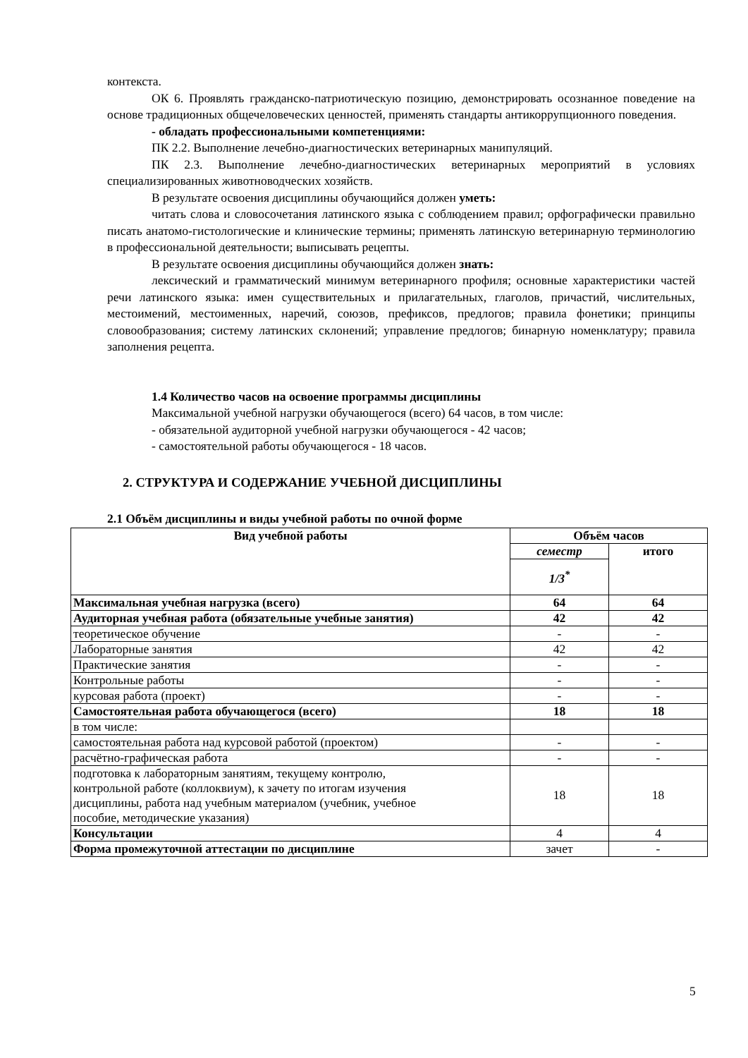контекста.
ОК 6. Проявлять гражданско-патриотическую позицию, демонстрировать осознанное поведение на основе традиционных общечеловеческих ценностей, применять стандарты антикоррупционного поведения.
- обладать профессиональными компетенциями:
ПК 2.2. Выполнение лечебно-диагностических ветеринарных манипуляций.
ПК 2.3. Выполнение лечебно-диагностических ветеринарных мероприятий в условиях специализированных животноводческих хозяйств.
В результате освоения дисциплины обучающийся должен уметь:
читать слова и словосочетания латинского языка с соблюдением правил; орфографически правильно писать анатомо-гистологические и клинические термины; применять латинскую ветеринарную терминологию в профессиональной деятельности; выписывать рецепты.
В результате освоения дисциплины обучающийся должен знать:
лексический и грамматический минимум ветеринарного профиля; основные характеристики частей речи латинского языка: имен существительных и прилагательных, глаголов, причастий, числительных, местоимений, местоименных, наречий, союзов, префиксов, предлогов; правила фонетики; принципы словообразования; систему латинских склонений; управление предлогов; бинарную номенклатуру; правила заполнения рецепта.
1.4 Количество часов на освоение программы дисциплины
Максимальной учебной нагрузки обучающегося (всего) 64 часов, в том числе:
- обязательной аудиторной учебной нагрузки обучающегося - 42 часов;
- самостоятельной работы обучающегося - 18 часов.
2. СТРУКТУРА И СОДЕРЖАНИЕ УЧЕБНОЙ ДИСЦИПЛИНЫ
2.1 Объём дисциплины и виды учебной работы по очной форме
| Вид учебной работы | Объём часов | |
| --- | --- | --- |
| | семестр | итого |
| | 1/3<sup>*</sup> | |
| Максимальная учебная нагрузка (всего) | 64 | 64 |
| Аудиторная учебная работа (обязательные учебные занятия) | 42 | 42 |
| теоретическое обучение | - | - |
| Лабораторные занятия | 42 | 42 |
| Практические занятия | - | - |
| Контрольные работы | - | - |
| курсовая работа (проект) | - | - |
| Самостоятельная работа обучающегося (всего) | 18 | 18 |
| в том числе: | | |
| самостоятельная работа над курсовой работой (проектом) | - | - |
| расчётно-графическая работа | - | - |
| подготовка к лабораторным занятиям, текущему контролю, контрольной работе (коллоквиум), к зачету по итогам изучения дисциплины, работа над учебным материалом (учебник, учебное пособие, методические указания) | 18 | 18 |
| Консультации | 4 | 4 |
| Форма промежуточной аттестации по дисциплине | зачет | - |
5